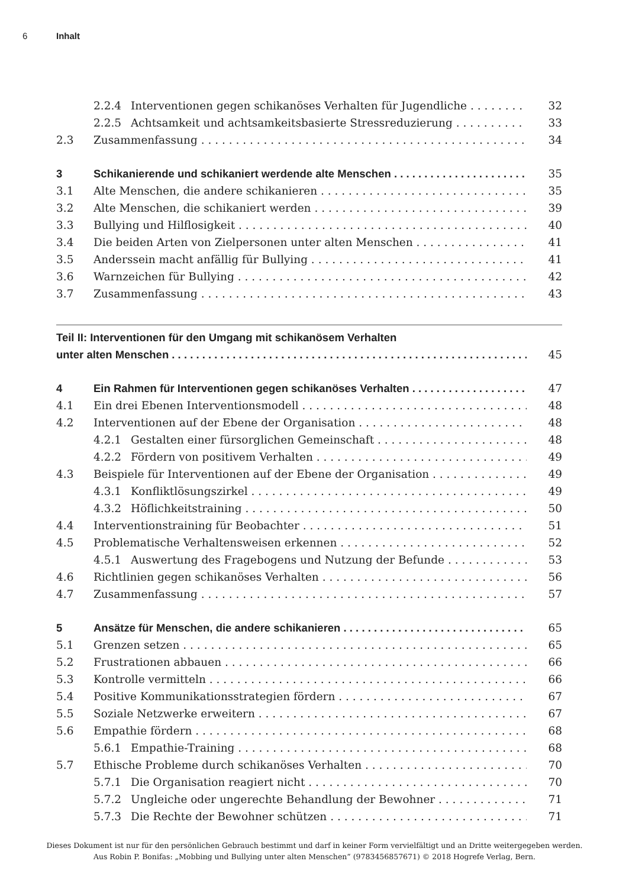6 Inhalt
2.2.4 Interventionen gegen schikanöses Verhalten für Jugendliche 32
2.2.5 Achtsamkeit und achtsamkeitsbasierte Stressreduzierung 33
2.3 Zusammenfassung 34
3 Schikanierende und schikaniert werdende alte Menschen 35
3.1 Alte Menschen, die andere schikanieren 35
3.2 Alte Menschen, die schikaniert werden 39
3.3 Bullying und Hilflosigkeit 40
3.4 Die beiden Arten von Zielpersonen unter alten Menschen 41
3.5 Anderssein macht anfällig für Bullying 41
3.6 Warnzeichen für Bullying 42
3.7 Zusammenfassung 43
Teil II: Interventionen für den Umgang mit schikanösem Verhalten
unter alten Menschen 45
4 Ein Rahmen für Interventionen gegen schikanöses Verhalten 47
4.1 Ein drei Ebenen Interventionsmodell 48
4.2 Interventionen auf der Ebene der Organisation 48
4.2.1 Gestalten einer fürsorglichen Gemeinschaft 48
4.2.2 Fördern von positivem Verhalten 49
4.3 Beispiele für Interventionen auf der Ebene der Organisation 49
4.3.1 Konfliktlösungszirkel 49
4.3.2 Höflichkeitstraining 50
4.4 Interventionstraining für Beobachter 51
4.5 Problematische Verhaltensweisen erkennen 52
4.5.1 Auswertung des Fragebogens und Nutzung der Befunde 53
4.6 Richtlinien gegen schikanöses Verhalten 56
4.7 Zusammenfassung 57
5 Ansätze für Menschen, die andere schikanieren 65
5.1 Grenzen setzen 65
5.2 Frustrationen abbauen 66
5.3 Kontrolle vermitteln 66
5.4 Positive Kommunikationsstrategien fördern 67
5.5 Soziale Netzwerke erweitern 67
5.6 Empathie fördern 68
5.6.1 Empathie-Training 68
5.7 Ethische Probleme durch schikanöses Verhalten 70
5.7.1 Die Organisation reagiert nicht 70
5.7.2 Ungleiche oder ungerechte Behandlung der Bewohner 71
5.7.3 Die Rechte der Bewohner schützen 71
Dieses Dokument ist nur für den persönlichen Gebrauch bestimmt und darf in keiner Form vervielfältigt und an Dritte weitergegeben werden.
Aus Robin P. Bonifas: „Mobbing und Bullying unter alten Menschen“ (9783456857671) © 2018 Hogrefe Verlag, Bern.